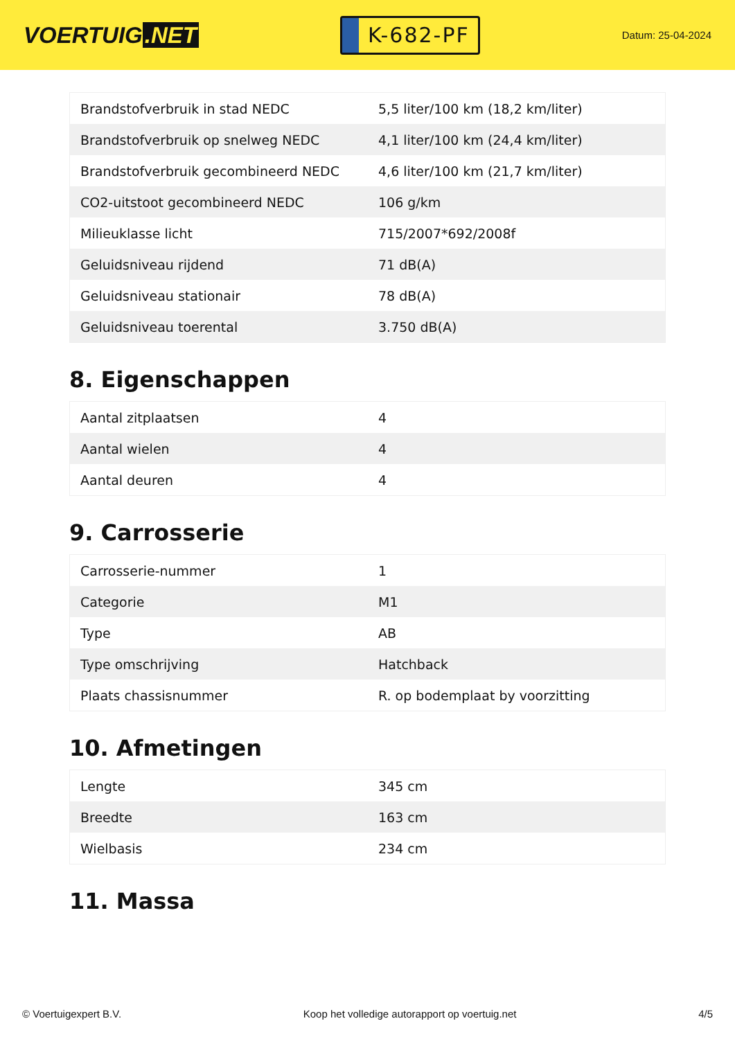VOERTUIG.NET
K-682-PF
Datum: 25-04-2024
| Brandstofverbruik in stad NEDC | 5,5 liter/100 km (18,2 km/liter) |
| Brandstofverbruik op snelweg NEDC | 4,1 liter/100 km (24,4 km/liter) |
| Brandstofverbruik gecombineerd NEDC | 4,6 liter/100 km (21,7 km/liter) |
| CO2-uitstoot gecombineerd NEDC | 106 g/km |
| Milieuklasse licht | 715/2007*692/2008f |
| Geluidsniveau rijdend | 71 dB(A) |
| Geluidsniveau stationair | 78 dB(A) |
| Geluidsniveau toerental | 3.750 dB(A) |
8. Eigenschappen
| Aantal zitplaatsen | 4 |
| Aantal wielen | 4 |
| Aantal deuren | 4 |
9. Carrosserie
| Carrosserie-nummer | 1 |
| Categorie | M1 |
| Type | AB |
| Type omschrijving | Hatchback |
| Plaats chassisnummer | R. op bodemplaat by voorzitting |
10. Afmetingen
| Lengte | 345 cm |
| Breedte | 163 cm |
| Wielbasis | 234 cm |
11. Massa
© Voertuigexpert B.V. Koop het volledige autorapport op voertuig.net 4/5